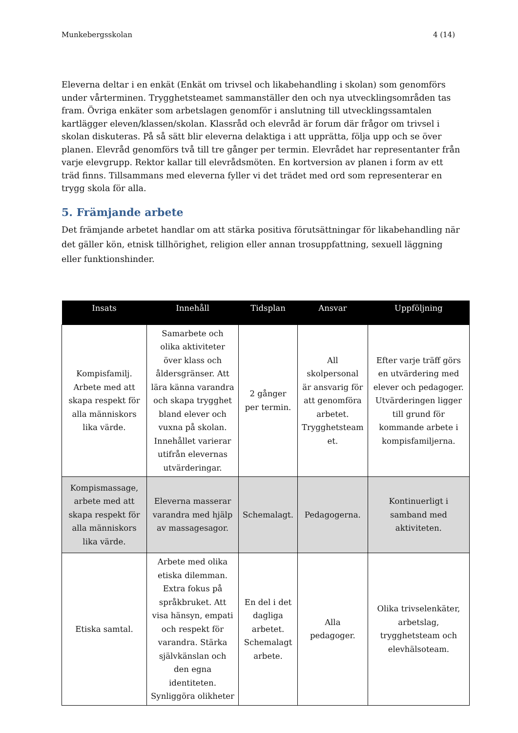Munkebergsskolan 4 (14)
Eleverna deltar i en enkät (Enkät om trivsel och likabehandling i skolan) som genomförs under vårterminen. Trygghetsteamet sammanställer den och nya utvecklingsområden tas fram. Övriga enkäter som arbetslagen genomför i anslutning till utvecklingssamtalen kartlägger eleven/klassen/skolan. Klassråd och elevråd är forum där frågor om trivsel i skolan diskuteras. På så sätt blir eleverna delaktiga i att upprätta, följa upp och se över planen. Elevråd genomförs två till tre gånger per termin. Elevrådet har representanter från varje elevgrupp. Rektor kallar till elevrådsmöten. En kortversion av planen i form av ett träd finns. Tillsammans med eleverna fyller vi det trädet med ord som representerar en trygg skola för alla.
5. Främjande arbete
Det främjande arbetet handlar om att stärka positiva förutsättningar för likabehandling när det gäller kön, etnisk tillhörighet, religion eller annan trosuppfattning, sexuell läggning eller funktionshinder.
| Insats | Innehåll | Tidsplan | Ansvar | Uppföljning |
| --- | --- | --- | --- | --- |
| Kompisfamilj. Arbete med att skapa respekt för alla människors lika värde. | Samarbete och olika aktiviteter över klass och åldersgränser. Att lära känna varandra och skapa trygghet bland elever och vuxna på skolan. Innehållet varierar utifrån elevernas utvärderingar. | 2 gånger per termin. | All skolpersonal är ansvarig för att genomföra arbetet. Trygghetsteam et. | Efter varje träff görs en utvärdering med elever och pedagoger. Utvärderingen ligger till grund för kommande arbete i kompisfamiljerna. |
| Kompismassage, arbete med att skapa respekt för alla människors lika värde. | Eleverna masserar varandra med hjälp av massagesagor. | Schemalagt. | Pedagogerna. | Kontinuerligt i samband med aktiviteten. |
| Etiska samtal. | Arbete med olika etiska dilemman. Extra fokus på språkbruket. Att visa hänsyn, empati och respekt för varandra. Stärka självkänslan och den egna identiteten. Synliggöra olikheter | En del i det dagliga arbetet. Schemalagt arbete. | Alla pedagoger. | Olika trivselenkäter, arbetslag, trygghetsteam och elevhälsoteam. |